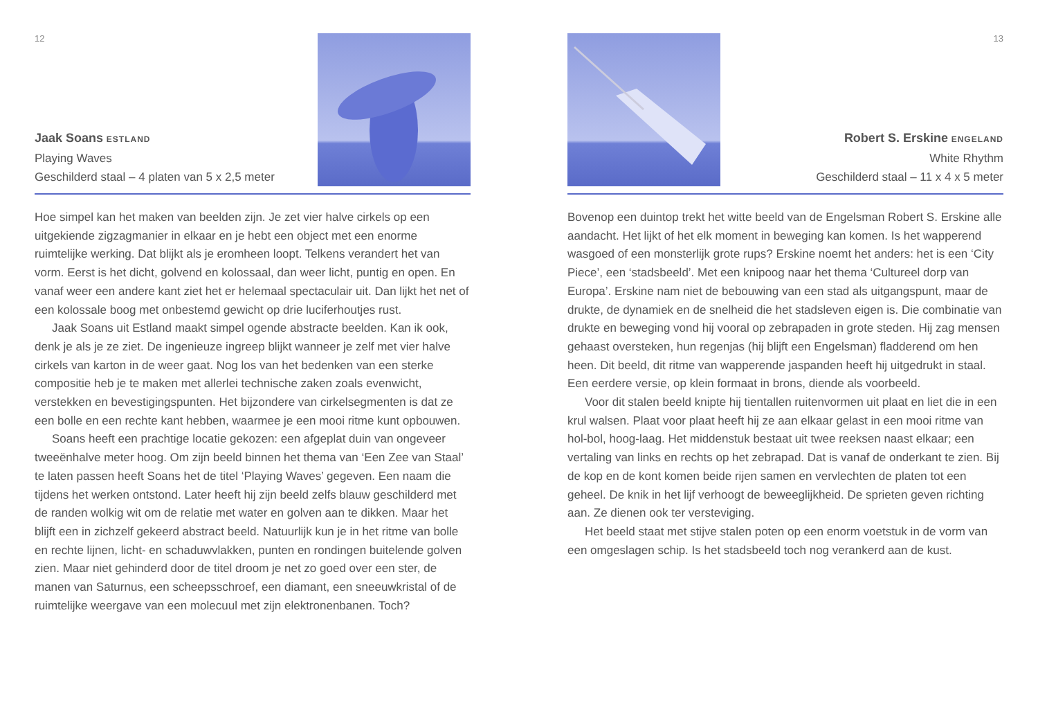12
Jaak Soans ESTLAND
Playing Waves
Geschilderd staal – 4 platen van 5 x 2,5 meter
Hoe simpel kan het maken van beelden zijn. Je zet vier halve cirkels op een uitgekiende zigzagmanier in elkaar en je hebt een object met een enorme ruimtelijke werking. Dat blijkt als je eromheen loopt. Telkens verandert het van vorm. Eerst is het dicht, golvend en kolossaal, dan weer licht, puntig en open. En vanaf weer een andere kant ziet het er helemaal spectaculair uit. Dan lijkt het net of een kolossale boog met onbestemd gewicht op drie luciferhoutjes rust.
Jaak Soans uit Estland maakt simpel ogende abstracte beelden. Kan ik ook, denk je als je ze ziet. De ingenieuze ingreep blijkt wanneer je zelf met vier halve cirkels van karton in de weer gaat. Nog los van het bedenken van een sterke compositie heb je te maken met allerlei technische zaken zoals evenwicht, verstekken en bevestigingspunten. Het bijzondere van cirkelsegmenten is dat ze een bolle en een rechte kant hebben, waarmee je een mooi ritme kunt opbouwen.
Soans heeft een prachtige locatie gekozen: een afgeplat duin van ongeveer tweeënhalve meter hoog. Om zijn beeld binnen het thema van ‘Een Zee van Staal’ te laten passen heeft Soans het de titel ‘Playing Waves’ gegeven. Een naam die tijdens het werken ontstond. Later heeft hij zijn beeld zelfs blauw geschilderd met de randen wolkig wit om de relatie met water en golven aan te dikken. Maar het blijft een in zichzelf gekeerd abstract beeld. Natuurlijk kun je in het ritme van bolle en rechte lijnen, licht- en schaduwvlakken, punten en rondingen buitelende golven zien. Maar niet gehinderd door de titel droom je net zo goed over een ster, de manen van Saturnus, een scheepsschroef, een diamant, een sneeuwkristal of de ruimtelijke weergave van een molecuul met zijn elektronenbanen. Toch?
13
Robert S. Erskine ENGELAND
White Rhythm
Geschilderd staal – 11 x 4 x 5 meter
Bovenop een duintop trekt het witte beeld van de Engelsman Robert S. Erskine alle aandacht. Het lijkt of het elk moment in beweging kan komen. Is het wapperend wasgoed of een monsterlijk grote rups? Erskine noemt het anders: het is een ‘City Piece’, een ‘stadsbeeld’. Met een knipoog naar het thema ‘Cultureel dorp van Europa’. Erskine nam niet de bebouwing van een stad als uitgangspunt, maar de drukte, de dynamiek en de snelheid die het stadsleven eigen is. Die combinatie van drukte en beweging vond hij vooral op zebrapaden in grote steden. Hij zag mensen gehaast oversteken, hun regenjas (hij blijft een Engelsman) fladderend om hen heen. Dit beeld, dit ritme van wapperende jaspanden heeft hij uitgedrukt in staal. Een eerdere versie, op klein formaat in brons, diende als voorbeeld.
Voor dit stalen beeld knipte hij tientallen ruitenvormen uit plaat en liet die in een krul walsen. Plaat voor plaat heeft hij ze aan elkaar gelast in een mooi ritme van hol-bol, hoog-laag. Het middenstuk bestaat uit twee reeksen naast elkaar; een vertaling van links en rechts op het zebrapad. Dat is vanaf de onderkant te zien. Bij de kop en de kont komen beide rijen samen en vervlechten de platen tot een geheel. De knik in het lijf verhoogt de beweeglijkheid. De sprieten geven richting aan. Ze dienen ook ter versteviging.
Het beeld staat met stijve stalen poten op een enorm voetstuk in de vorm van een omgeslagen schip. Is het stadsbeeld toch nog verankerd aan de kust.